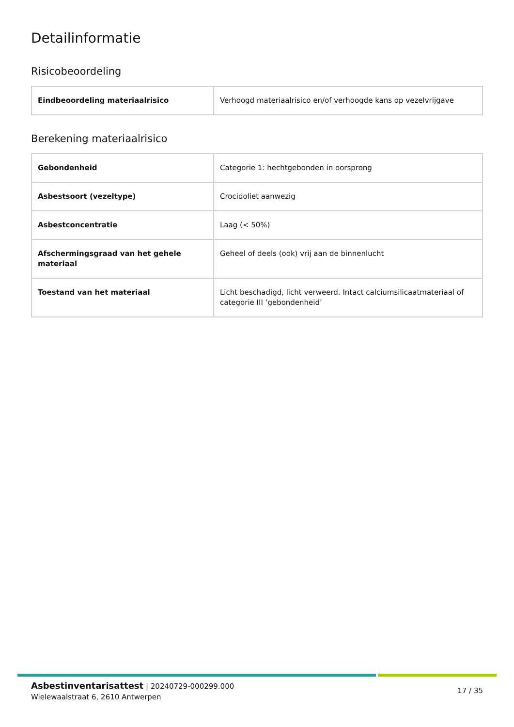Detailinformatie
Risicobeoordeling
| Eindbeoordeling materiaalrisico | Verhoogd materiaalrisico en/of verhoogde kans op vezelvrijgave |
Berekening materiaalrisico
| Gebondenheid | Categorie 1: hechtgebonden in oorsprong |
| Asbestsoort (vezeltype) | Crocidoliet aanwezig |
| Asbestconcentratie | Laag (< 50%) |
| Afschermingsgraad van het gehele materiaal | Geheel of deels (ook) vrij aan de binnenlucht |
| Toestand van het materiaal | Licht beschadigd, licht verweerd. Intact calciumsilicaatmateriaal of categorie III ’gebondenheid’ |
Asbestinventarisattest | 20240729-000299.000
Wielewaalstraat 6, 2610 Antwerpen
17 / 35